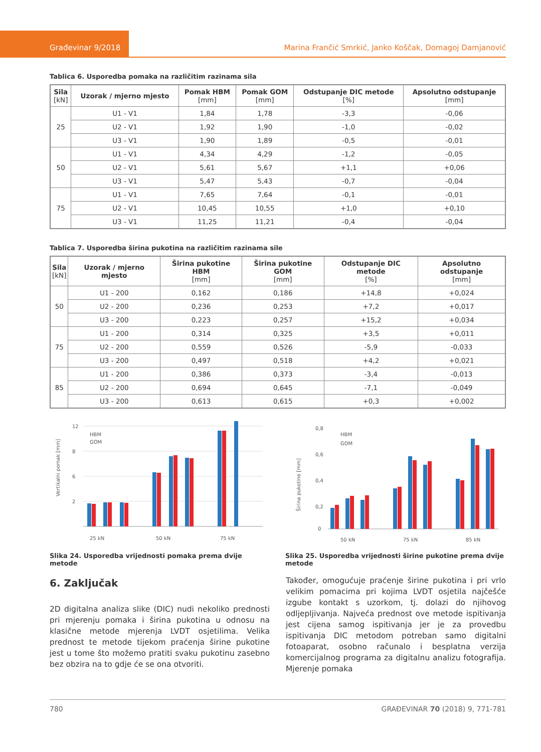Građevinar 9/2018
Marina Frančić Smrkić, Janko Koščak, Domagoj Damjanović
Tablica 6. Usporedba pomaka na različitim razinama sila
| Sila [kN] | Uzorak / mjerno mjesto | Pomak HBM [mm] | Pomak GOM [mm] | Odstupanje DIC metode [%] | Apsolutno odstupanje [mm] |
| --- | --- | --- | --- | --- | --- |
| 25 | U1 - V1 | 1,84 | 1,78 | -3,3 | -0,06 |
| | U2 - V1 | 1,92 | 1,90 | -1,0 | -0,02 |
| | U3 - V1 | 1,90 | 1,89 | -0,5 | -0,01 |
| 50 | U1 - V1 | 4,34 | 4,29 | -1,2 | -0,05 |
| | U2 - V1 | 5,61 | 5,67 | +1,1 | +0,06 |
| | U3 - V1 | 5,47 | 5,43 | -0,7 | -0,04 |
| 75 | U1 - V1 | 7,65 | 7,64 | -0,1 | -0,01 |
| | U2 - V1 | 10,45 | 10,55 | +1,0 | +0,10 |
| | U3 - V1 | 11,25 | 11,21 | -0,4 | -0,04 |
Tablica 7. Usporedba širina pukotina na različitim razinama sile
| Sila [kN] | Uzorak / mjerno mjesto | Širina pukotine HBM [mm] | Širina pukotine GOM [mm] | Odstupanje DIC metode [%] | Apsolutno odstupanje [mm] |
| --- | --- | --- | --- | --- | --- |
| 50 | U1 - 200 | 0,162 | 0,186 | +14,8 | +0,024 |
| | U2 - 200 | 0,236 | 0,253 | +7,2 | +0,017 |
| | U3 - 200 | 0,223 | 0,257 | +15,2 | +0,034 |
| 75 | U1 - 200 | 0,314 | 0,325 | +3,5 | +0,011 |
| | U2 - 200 | 0,559 | 0,526 | -5,9 | -0,033 |
| | U3 - 200 | 0,497 | 0,518 | +4,2 | +0,021 |
| 85 | U1 - 200 | 0,386 | 0,373 | -3,4 | -0,013 |
| | U2 - 200 | 0,694 | 0,645 | -7,1 | -0,049 |
| | U3 - 200 | 0,613 | 0,615 | +0,3 | +0,002 |
Vertikalni pomak [mm]
12
8
6
2
25 kN
50 kN
75 kN
HBM
GOM
Slika 24. Usporedba vrijednosti pomaka prema dvije metode
Širina pukotine [mm]
0,8
0,6
0,4
0,2
0
50 kN
75 kN
85 kN
HBM
GOM
Slika 25. Usporedba vrijednosti širine pukotine prema dvije metode
6. Zaključak
2D digitalna analiza slike (DIC) nudi nekoliko prednosti pri mjerenju pomaka i širina pukotina u odnosu na klasične metode mjerenja LVDT osjetilima. Velika prednost te metode tijekom praćenja širine pukotine jest u tome što možemo pratiti svaku pukotinu zasebno bez obzira na to gdje će se ona otvoriti.
Također, omogućuje praćenje širine pukotina i pri vrlo velikim pomacima pri kojima LVDT osjetila najčešće izgube kontakt s uzorkom, tj. dolazi do njihovog odljepljivanja. Najveća prednost ove metode ispitivanja jest cijena samog ispitivanja jer je za provedbu ispitivanja DIC metodom potreban samo digitalni fotoaparat, osobno računalo i besplatna verzija komercijalnog programa za digitalnu analizu fotografija. Mjerenje pomaka
780 GRAĐEVINAR 70 (2018) 9, 771-781